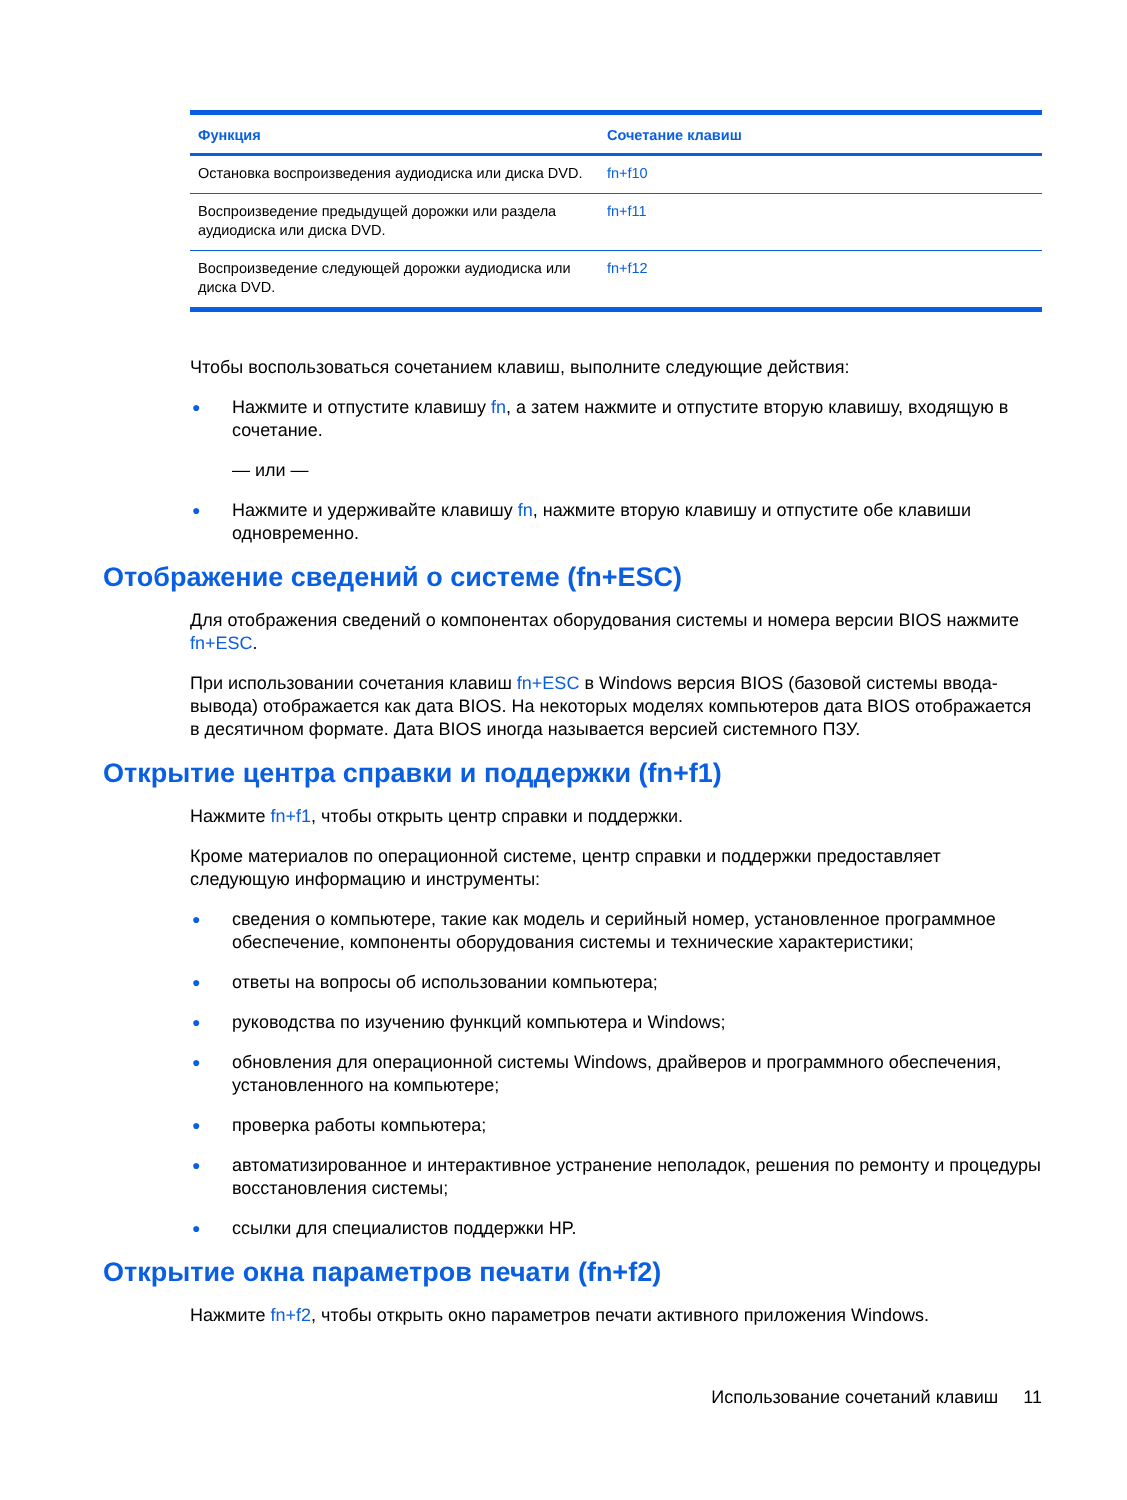| Функция | Сочетание клавиш |
| --- | --- |
| Остановка воспроизведения аудиодиска или диска DVD. | fn+f10 |
| Воспроизведение предыдущей дорожки или раздела аудиодиска или диска DVD. | fn+f11 |
| Воспроизведение следующей дорожки аудиодиска или диска DVD. | fn+f12 |
Чтобы воспользоваться сочетанием клавиш, выполните следующие действия:
● Нажмите и отпустите клавишу fn, а затем нажмите и отпустите вторую клавишу, входящую в сочетание.
— или —
● Нажмите и удерживайте клавишу fn, нажмите вторую клавишу и отпустите обе клавиши одновременно.
Отображение сведений о системе (fn+ESC)
Для отображения сведений о компонентах оборудования системы и номера версии BIOS нажмите fn+ESC.
При использовании сочетания клавиш fn+ESC в Windows версия BIOS (базовой системы ввода-вывода) отображается как дата BIOS. На некоторых моделях компьютеров дата BIOS отображается в десятичном формате. Дата BIOS иногда называется версией системного ПЗУ.
Открытие центра справки и поддержки (fn+f1)
Нажмите fn+f1, чтобы открыть центр справки и поддержки.
Кроме материалов по операционной системе, центр справки и поддержки предоставляет следующую информацию и инструменты:
● сведения о компьютере, такие как модель и серийный номер, установленное программное обеспечение, компоненты оборудования системы и технические характеристики;
● ответы на вопросы об использовании компьютера;
● руководства по изучению функций компьютера и Windows;
● обновления для операционной системы Windows, драйверов и программного обеспечения, установленного на компьютере;
● проверка работы компьютера;
● автоматизированное и интерактивное устранение неполадок, решения по ремонту и процедуры восстановления системы;
● ссылки для специалистов поддержки HP.
Открытие окна параметров печати (fn+f2)
Нажмите fn+f2, чтобы открыть окно параметров печати активного приложения Windows.
Использование сочетаний клавиш 11